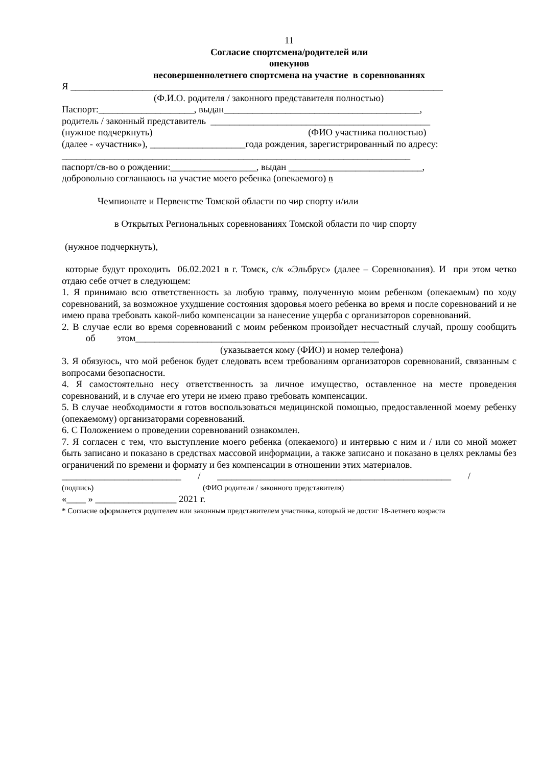11
Согласие спортсмена/родителей или
опекунов
несовершеннолетнего спортсмена на участие в соревнованиях
Я ______________________________________________________________________________
(Ф.И.О. родителя / законного представителя полностью)
Паспорт:____________________, выдан_________________________________________,
родитель / законный представитель ______________________________________________
(нужное подчеркнуть) (ФИО участника полностью)
(далее - «участник»), ____________________года рождения, зарегистрированный по адресу:
_________________________________________________________________________
паспорт/св-во о рождении:__________________, выдан ____________________________,
добровольно соглашаюсь на участие моего ребенка (опекаемого) в
Чемпионате и Первенстве Томской области по чир спорту и/или
в Открытых Региональных соревнованиях Томской области по чир спорту
(нужное подчеркнуть),
которые будут проходить 06.02.2021 в г. Томск, с/к «Эльбрус» (далее – Соревнования). И при этом четко отдаю себе отчет в следующем:
1. Я принимаю всю ответственность за любую травму, полученную моим ребенком (опекаемым) по ходу соревнований, за возможное ухудшение состояния здоровья моего ребенка во время и после соревнований и не имею права требовать какой-либо компенсации за нанесение ущерба с организаторов соревнований.
2. В случае если во время соревнований с моим ребенком произойдет несчастный случай, прошу сообщить об этом___________________________________________________
(указывается кому (ФИО) и номер телефона)
3. Я обязуюсь, что мой ребенок будет следовать всем требованиям организаторов соревнований, связанным с вопросами безопасности.
4. Я самостоятельно несу ответственность за личное имущество, оставленное на месте проведения соревнований, и в случае его утери не имею право требовать компенсации.
5. В случае необходимости я готов воспользоваться медицинской помощью, предоставленной моему ребенку (опекаемому) организаторами соревнований.
6. С Положением о проведении соревнований ознакомлен.
7. Я согласен с тем, что выступление моего ребенка (опекаемого) и интервью с ним и / или со мной может быть записано и показано в средствах массовой информации, а также записано и показано в целях рекламы без ограничений по времени и формату и без компенсации в отношении этих материалов.
_________________________ / _________________________________________________ /
(подпись) (ФИО родителя / законного представителя)
«____ » _________________ 2021 г.
* Согласие оформляется родителем или законным представителем участника, который не достиг 18-летнего возраста